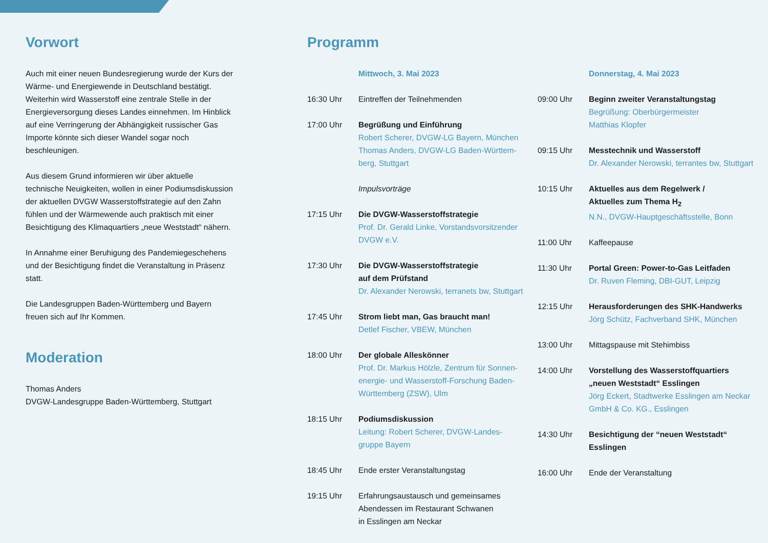Vorwort
Auch mit einer neuen Bundesregierung wurde der Kurs der Wärme- und Energiewende in Deutschland bestätigt. Weiterhin wird Wasserstoff eine zentrale Stelle in der Energieversorgung dieses Landes einnehmen. Im Hinblick auf eine Verringerung der Abhängigkeit russischer Gas Importe könnte sich dieser Wandel sogar noch beschleunigen.
Aus diesem Grund informieren wir über aktuelle technische Neuigkeiten, wollen in einer Podiumsdiskussion der aktuellen DVGW Wasserstoffstrategie auf den Zahn fühlen und der Wärmewende auch praktisch mit einer Besichtigung des Klimaquartiers „neue Weststadt“ nähern.
In Annahme einer Beruhigung des Pandemiegeschehens und der Besichtigung findet die Veranstaltung in Präsenz statt.
Die Landesgruppen Baden-Württemberg und Bayern freuen sich auf Ihr Kommen.
Moderation
Thomas Anders
DVGW-Landesgruppe Baden-Württemberg, Stuttgart
Programm
Mittwoch, 3. Mai 2023
16:30 Uhr Eintreffen der Teilnehmenden
17:00 Uhr Begrüßung und Einführung
Robert Scherer, DVGW-LG Bayern, München
Thomas Anders, DVGW-LG Baden-Württem-
berg, Stuttgart
Impulsvorträge
17:15 Uhr Die DVGW-Wasserstoffstrategie
Prof. Dr. Gerald Linke, Vorstandsvorsitzender
DVGW e.V.
17:30 Uhr Die DVGW-Wasserstoffstrategie
auf dem Prüfstand
Dr. Alexander Nerowski, terranets bw, Stuttgart
17:45 Uhr Strom liebt man, Gas braucht man!
Detlef Fischer, VBEW, München
18:00 Uhr Der globale Alleskönner
Prof. Dr. Markus Hölzle, Zentrum für Sonnen-
energie- und Wasserstoff-Forschung Baden-
Württemberg (ZSW), Ulm
18:15 Uhr Podiumsdiskussion
Leitung: Robert Scherer, DVGW-Landes-
gruppe Bayern
18:45 Uhr Ende erster Veranstaltungstag
19:15 Uhr Erfahrungsaustausch und gemeinsames
Abendessen im Restaurant Schwanen
in Esslingen am Neckar
Donnerstag, 4. Mai 2023
09:00 Uhr Beginn zweiter Veranstaltungstag
Begrüßung: Oberbürgermeister
Matthias Klopfer
09:15 Uhr Messtechnik und Wasserstoff
Dr. Alexander Nerowski, terrantes bw, Stuttgart
10:15 Uhr Aktuelles aus dem Regelwerk /
Aktuelles zum Thema H<sub>2</sub>
N.N., DVGW-Hauptgeschäftsstelle, Bonn
11:00 Uhr Kaffeepause
11:30 Uhr Portal Green: Power-to-Gas Leitfaden
Dr. Ruven Fleming, DBI-GUT, Leipzig
12:15 Uhr Herausforderungen des SHK-Handwerks
Jörg Schütz, Fachverband SHK, München
13:00 Uhr Mittagspause mit Stehimbiss
14:00 Uhr Vorstellung des Wasserstoffquartiers
„neuen Weststadt“ Esslingen
Jörg Eckert, Stadtwerke Esslingen am Neckar
GmbH & Co. KG., Esslingen
14:30 Uhr Besichtigung der “neuen Weststadt“
Esslingen
16:00 Uhr Ende der Veranstaltung